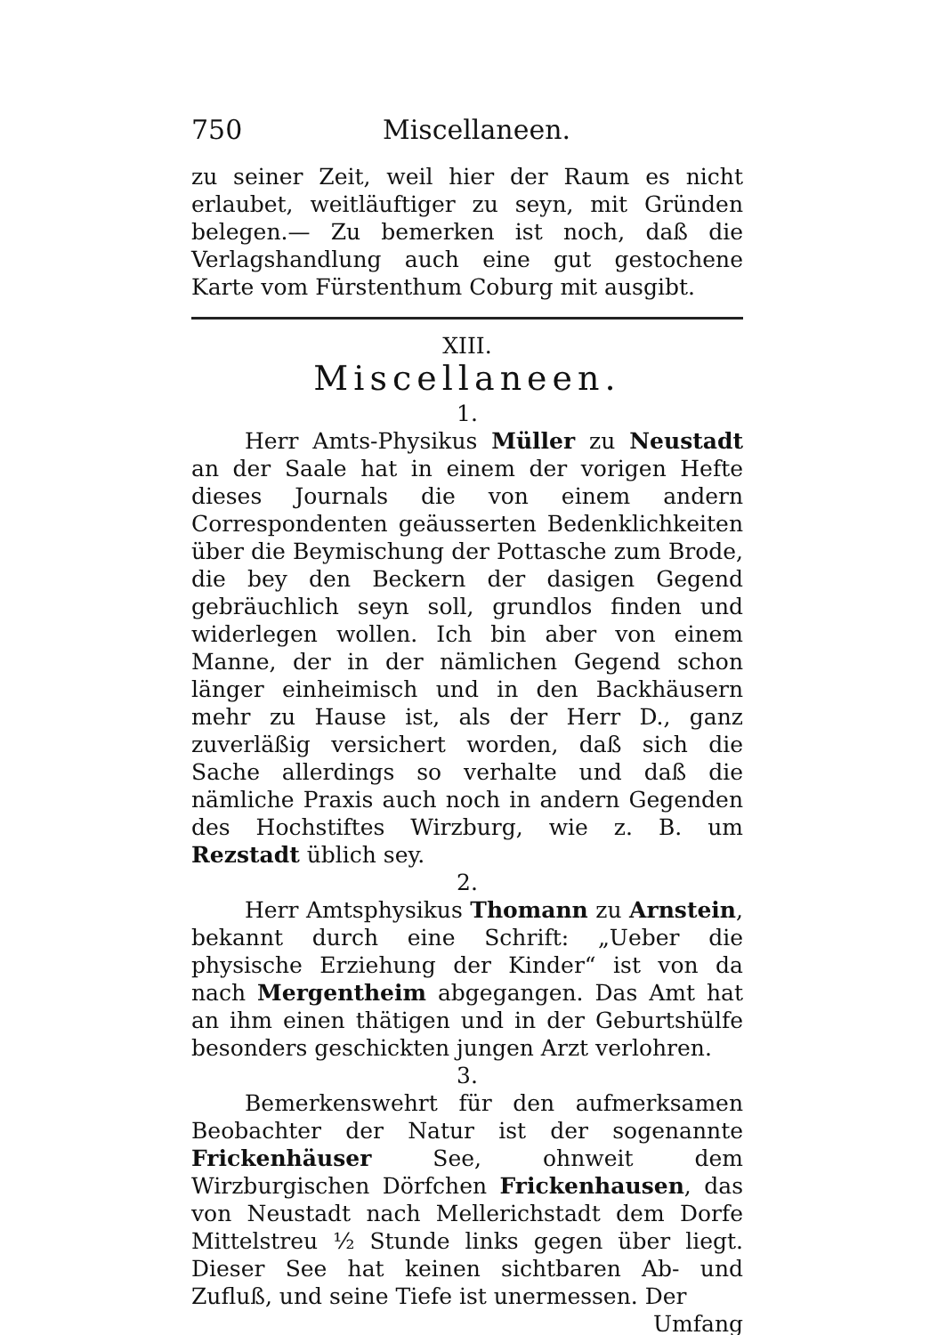750 Miscellaneen.
zu seiner Zeit, weil hier der Raum es nicht erlaubet, weitläuftiger zu seyn, mit Gründen belegen.— Zu bemerken ist noch, daß die Verlagshandlung auch eine gut gestochene Karte vom Fürstenthum Coburg mit ausgibt.
XIII.
Miscellaneen.
1.
Herr Amts-Physikus Müller zu Neustadt an der Saale hat in einem der vorigen Hefte dieses Journals die von einem andern Correspondenten geäusserten Bedenklichkeiten über die Beymischung der Pottasche zum Brode, die bey den Beckern der dasigen Gegend gebräuchlich seyn soll, grundlos finden und widerlegen wollen. Ich bin aber von einem Manne, der in der nämlichen Gegend schon länger einheimisch und in den Backhäusern mehr zu Hause ist, als der Herr D., ganz zuverläßig versichert worden, daß sich die Sache allerdings so verhalte und daß die nämliche Praxis auch noch in andern Gegenden des Hochstiftes Wirzburg, wie z. B. um Rezstadt üblich sey.
2.
Herr Amtsphysikus Thomann zu Arnstein, bekannt durch eine Schrift: „Ueber die physische Erziehung der Kinder“ ist von da nach Mergentheim abgegangen. Das Amt hat an ihm einen thätigen und in der Geburtshülfe besonders geschickten jungen Arzt verlohren.
3.
Bemerkenswehrt für den aufmerksamen Beobachter der Natur ist der sogenannte Frickenhäuser See, ohnweit dem Wirzburgischen Dörfchen Frickenhausen, das von Neustadt nach Mellerichstadt dem Dorfe Mittelstreu ½ Stunde links gegen über liegt. Dieser See hat keinen sichtbaren Ab- und Zufluß, und seine Tiefe ist unermessen. Der
Umfang